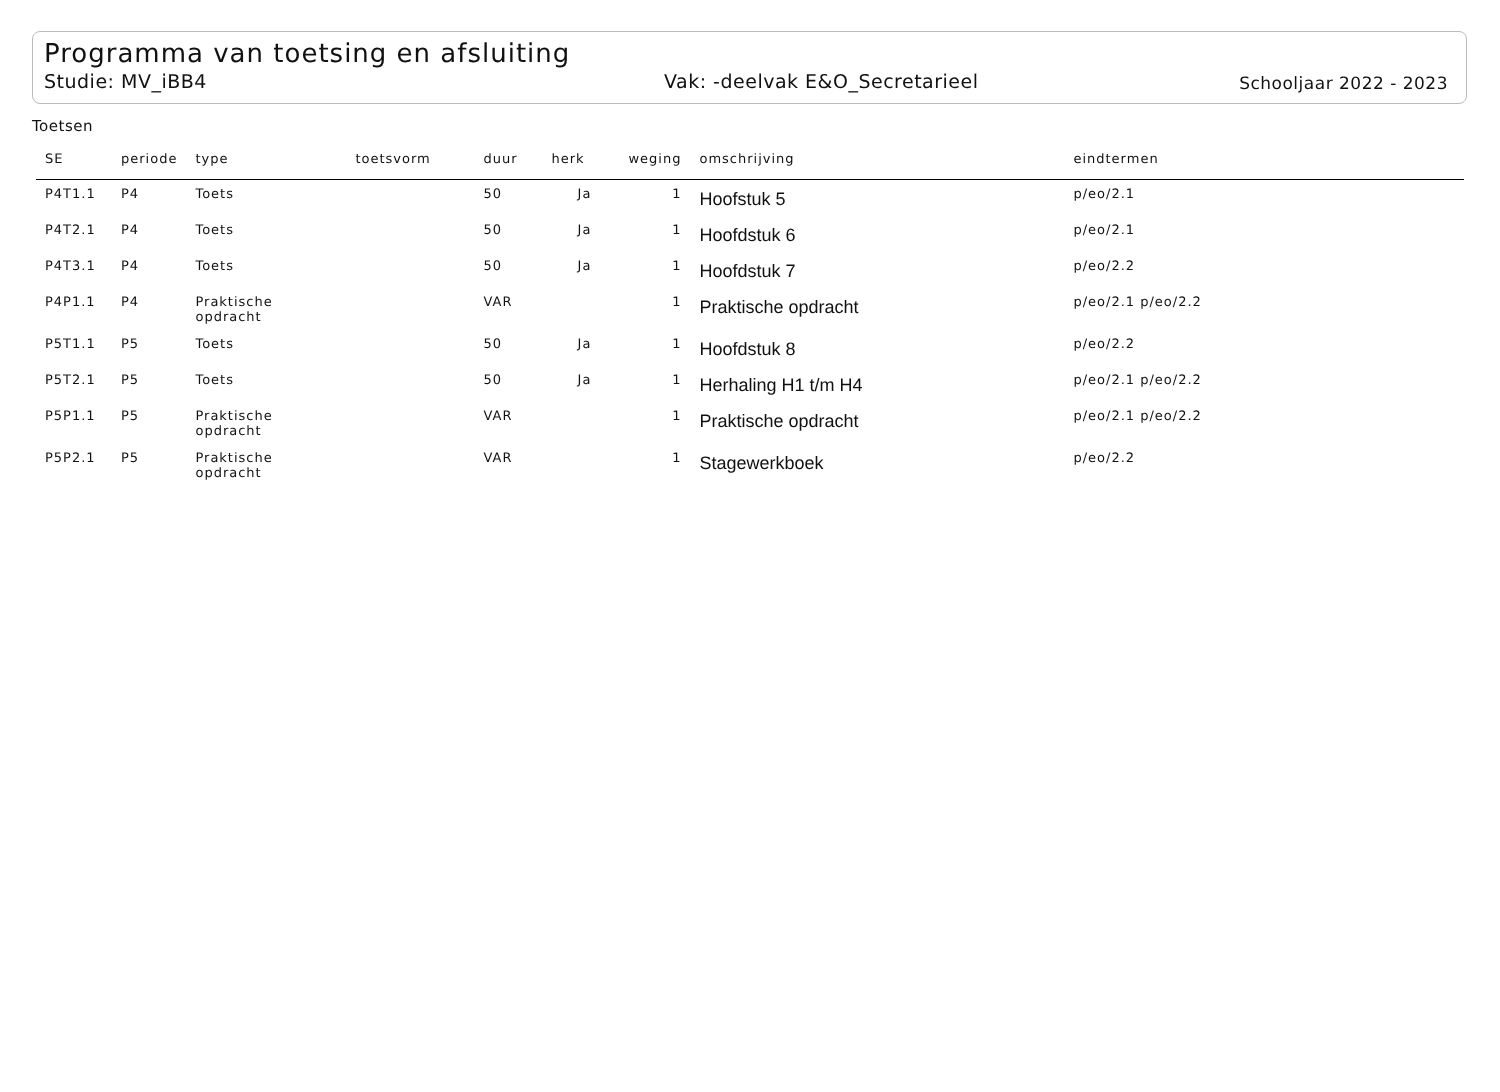Programma van toetsing en afsluiting
Studie: MV_iBB4 Vak: -deelvak E&O_Secretarieel Schooljaar 2022 - 2023
Toetsen
| SE | periode | type | toetsvorm | duur | herk | weging | omschrijving | eindtermen |
| --- | --- | --- | --- | --- | --- | --- | --- | --- |
| P4T1.1 | P4 | Toets | | 50 | Ja | 1 | Hoofstuk 5 | p/eo/2.1 |
| P4T2.1 | P4 | Toets | | 50 | Ja | 1 | Hoofdstuk 6 | p/eo/2.1 |
| P4T3.1 | P4 | Toets | | 50 | Ja | 1 | Hoofdstuk 7 | p/eo/2.2 |
| P4P1.1 | P4 | Praktische opdracht | | VAR | | 1 | Praktische opdracht | p/eo/2.1 p/eo/2.2 |
| P5T1.1 | P5 | Toets | | 50 | Ja | 1 | Hoofdstuk 8 | p/eo/2.2 |
| P5T2.1 | P5 | Toets | | 50 | Ja | 1 | Herhaling H1 t/m H4 | p/eo/2.1 p/eo/2.2 |
| P5P1.1 | P5 | Praktische opdracht | | VAR | | 1 | Praktische opdracht | p/eo/2.1 p/eo/2.2 |
| P5P2.1 | P5 | Praktische opdracht | | VAR | | 1 | Stagewerkboek | p/eo/2.2 |